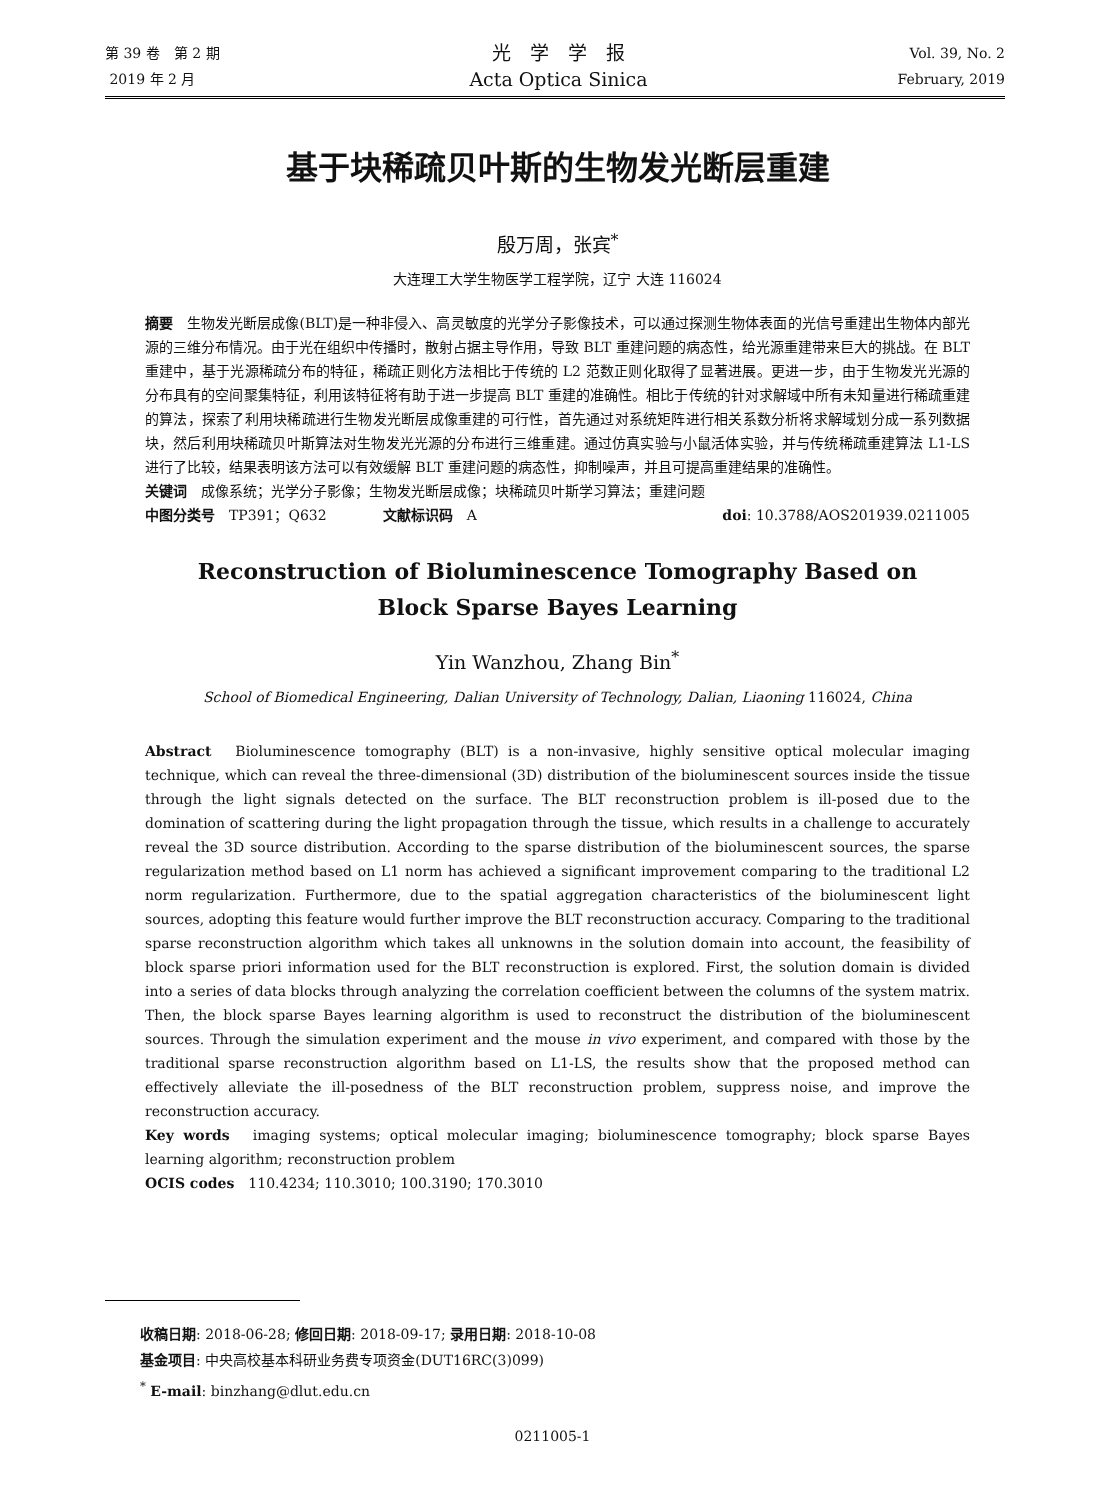第 39 卷　第 2 期
2019 年 2 月
光　学　学　报
Acta Optica Sinica
Vol. 39, No. 2
February, 2019
基于块稀疏贝叶斯的生物发光断层重建
殷万周，张宾<sup>*</sup>
大连理工大学生物医学工程学院，辽宁 大连 116024
摘要　生物发光断层成像(BLT)是一种非侵入、高灵敏度的光学分子影像技术，可以通过探测生物体表面的光信号重建出生物体内部光源的三维分布情况。由于光在组织中传播时，散射占据主导作用，导致 BLT 重建问题的病态性，给光源重建带来巨大的挑战。在 BLT 重建中，基于光源稀疏分布的特征，稀疏正则化方法相比于传统的 L2 范数正则化取得了显著进展。更进一步，由于生物发光光源的分布具有的空间聚集特征，利用该特征将有助于进一步提高 BLT 重建的准确性。相比于传统的针对求解域中所有未知量进行稀疏重建的算法，探索了利用块稀疏进行生物发光断层成像重建的可行性，首先通过对系统矩阵进行相关系数分析将求解域划分成一系列数据块，然后利用块稀疏贝叶斯算法对生物发光光源的分布进行三维重建。通过仿真实验与小鼠活体实验，并与传统稀疏重建算法 L1-LS 进行了比较，结果表明该方法可以有效缓解 BLT 重建问题的病态性，抑制噪声，并且可提高重建结果的准确性。
关键词　成像系统；光学分子影像；生物发光断层成像；块稀疏贝叶斯学习算法；重建问题
中图分类号　TP391；Q632　　　　文献标识码　A doi: 10.3788/AOS201939.0211005
Reconstruction of Bioluminescence Tomography Based on
Block Sparse Bayes Learning
Yin Wanzhou, Zhang Bin<sup>*</sup>
School of Biomedical Engineering, Dalian University of Technology, Dalian, Liaoning 116024, China
Abstract　Bioluminescence tomography (BLT) is a non-invasive, highly sensitive optical molecular imaging technique, which can reveal the three-dimensional (3D) distribution of the bioluminescent sources inside the tissue through the light signals detected on the surface. The BLT reconstruction problem is ill-posed due to the domination of scattering during the light propagation through the tissue, which results in a challenge to accurately reveal the 3D source distribution. According to the sparse distribution of the bioluminescent sources, the sparse regularization method based on L1 norm has achieved a significant improvement comparing to the traditional L2 norm regularization. Furthermore, due to the spatial aggregation characteristics of the bioluminescent light sources, adopting this feature would further improve the BLT reconstruction accuracy. Comparing to the traditional sparse reconstruction algorithm which takes all unknowns in the solution domain into account, the feasibility of block sparse priori information used for the BLT reconstruction is explored. First, the solution domain is divided into a series of data blocks through analyzing the correlation coefficient between the columns of the system matrix. Then, the block sparse Bayes learning algorithm is used to reconstruct the distribution of the bioluminescent sources. Through the simulation experiment and the mouse in vivo experiment, and compared with those by the traditional sparse reconstruction algorithm based on L1-LS, the results show that the proposed method can effectively alleviate the ill-posedness of the BLT reconstruction problem, suppress noise, and improve the reconstruction accuracy.
Key words　imaging systems; optical molecular imaging; bioluminescence tomography; block sparse Bayes learning algorithm; reconstruction problem
OCIS codes　110.4234; 110.3010; 100.3190; 170.3010
收稿日期: 2018-06-28; 修回日期: 2018-09-17; 录用日期: 2018-10-08
基金项目: 中央高校基本科研业务费专项资金(DUT16RC(3)099)
<sup>*</sup> E-mail: binzhang@dlut.edu.cn
0211005-1